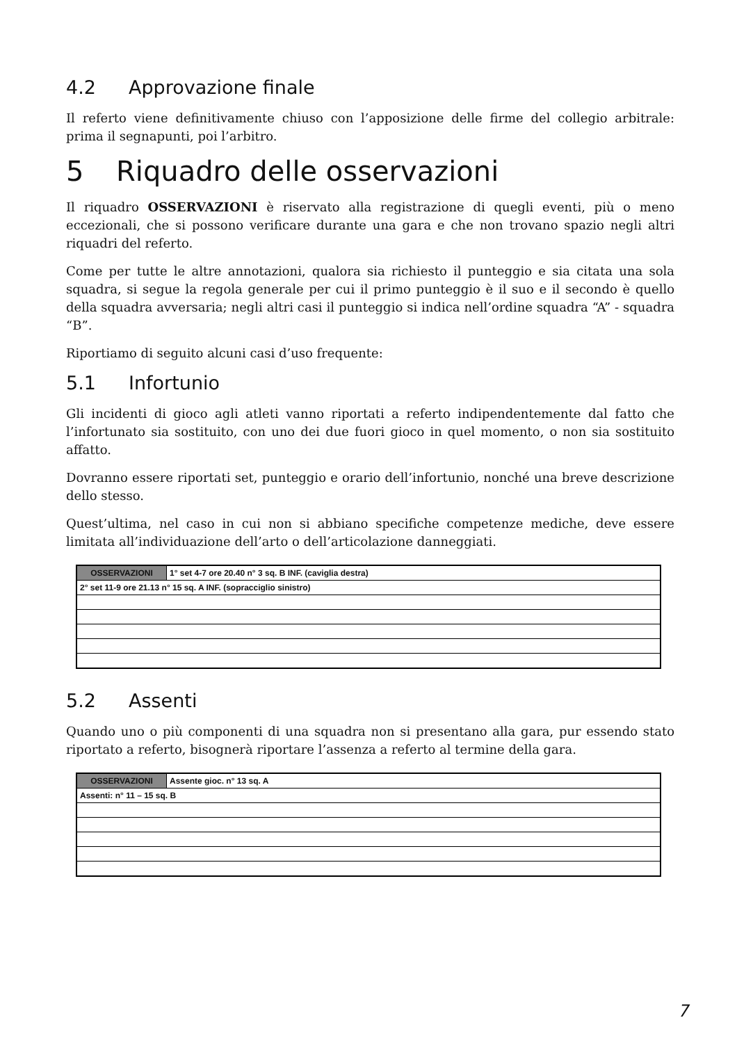4.2 Approvazione finale
Il referto viene definitivamente chiuso con l’apposizione delle firme del collegio arbitrale: prima il segnapunti, poi l’arbitro.
5 Riquadro delle osservazioni
Il riquadro OSSERVAZIONI è riservato alla registrazione di quegli eventi, più o meno eccezionali, che si possono verificare durante una gara e che non trovano spazio negli altri riquadri del referto.
Come per tutte le altre annotazioni, qualora sia richiesto il punteggio e sia citata una sola squadra, si segue la regola generale per cui il primo punteggio è il suo e il secondo è quello della squadra avversaria; negli altri casi il punteggio si indica nell’ordine squadra “A” - squadra “B”.
Riportiamo di seguito alcuni casi d’uso frequente:
5.1 Infortunio
Gli incidenti di gioco agli atleti vanno riportati a referto indipendentemente dal fatto che l’infortunato sia sostituito, con uno dei due fuori gioco in quel momento, o non sia sostituito affatto.
Dovranno essere riportati set, punteggio e orario dell’infortunio, nonché una breve descrizione dello stesso.
Quest’ultima, nel caso in cui non si abbiano specifiche competenze mediche, deve essere limitata all’individuazione dell’arto o dell’articolazione danneggiati.
| OSSERVAZIONI | 1° set 4-7 ore 20.40 n° 3 sq. B INF. (caviglia destra) |
| 2° set 11-9 ore 21.13 n° 15 sq. A INF. (sopracciglio sinistro) | |
5.2 Assenti
Quando uno o più componenti di una squadra non si presentano alla gara, pur essendo stato riportato a referto, bisognerà riportare l’assenza a referto al termine della gara.
| OSSERVAZIONI | Assente gioc. n° 13 sq. A |
| Assenti: n° 11 – 15 sq. B | |
7